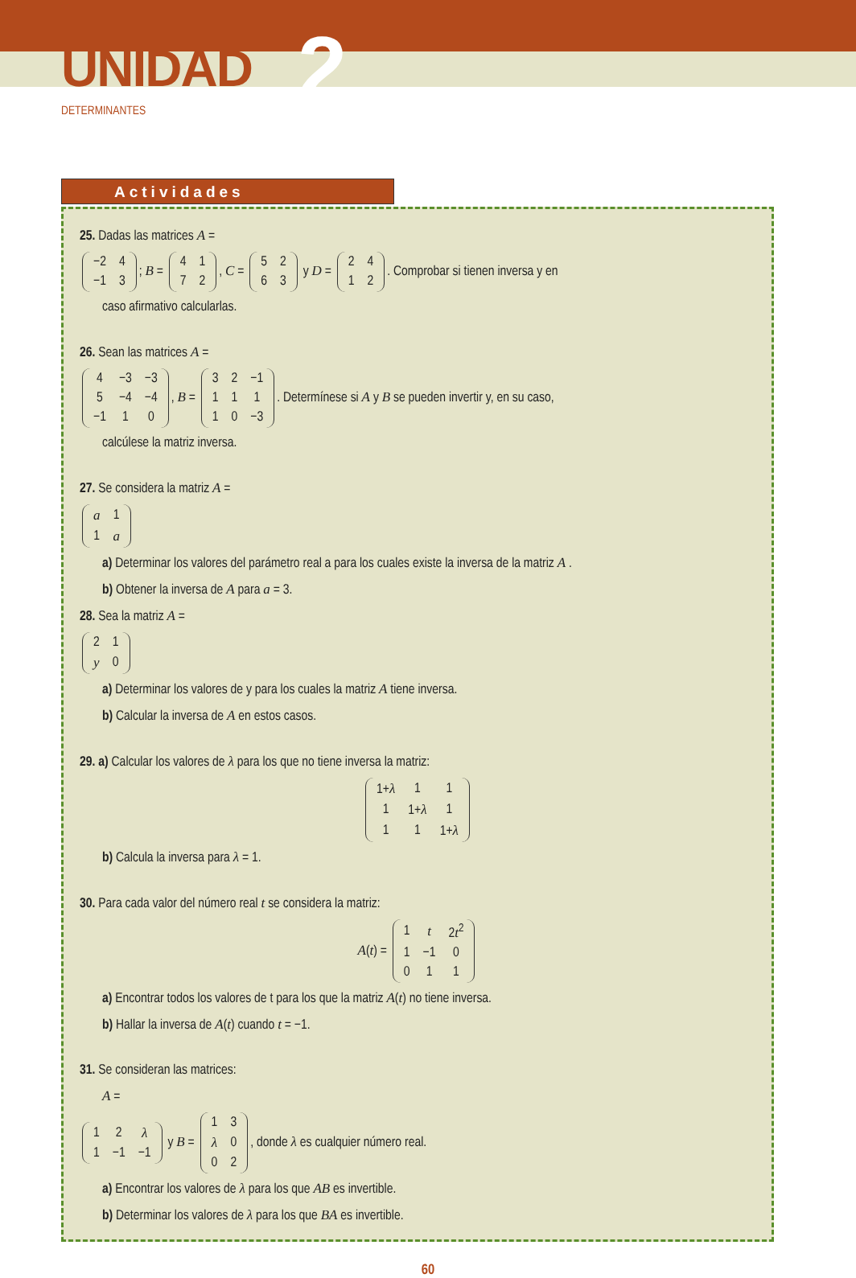UNIDAD 2
DETERMINANTES
Actividades
25. Dadas las matrices A =
| −2 | 4 |
| −1 | 3 |
; B =
| 4 | 1 |
| 7 | 2 |
, C =
| 5 | 2 |
| 6 | 3 |
y D =
| 2 | 4 |
| 1 | 2 |
. Comprobar si tienen inversa y en
caso afirmativo calcularlas.
26. Sean las matrices A =
| 4 | −3 | −3 |
| 5 | −4 | −4 |
| −1 | 1 | 0 |
, B =
| 3 | 2 | −1 |
| 1 | 1 | 1 |
| 1 | 0 | −3 |
. Determínese si A y B se pueden invertir y, en su caso,
calcúlese la matriz inversa.
27. Se considera la matriz A =
| a | 1 |
| 1 | a |
a) Determinar los valores del parámetro real a para los cuales existe la inversa de la matriz A .
b) Obtener la inversa de A para a = 3.
28. Sea la matriz A =
| 2 | 1 |
| y | 0 |
a) Determinar los valores de y para los cuales la matriz A tiene inversa.
b) Calcular la inversa de A en estos casos.
29. a) Calcular los valores de λ para los que no tiene inversa la matriz:
| 1+ λ | 1 | 1 |
| 1 | 1+ λ | 1 |
| 1 | 1 | 1+ λ |
b) Calcula la inversa para λ = 1.
30. Para cada valor del número real t se considera la matriz:
A(t) =
| 1 | t | 2 t<sup>2</sup> |
| 1 | −1 | 0 |
| 0 | 1 | 1 |
a) Encontrar todos los valores de t para los que la matriz A(t) no tiene inversa.
b) Hallar la inversa de A(t) cuando t = −1.
31. Se consideran las matrices:
A =
| 1 | 2 | λ |
| 1 | −1 | −1 |
y B =
| 1 | 3 |
| λ | 0 |
| 0 | 2 |
, donde λ es cualquier número real.
a) Encontrar los valores de λ para los que AB es invertible.
b) Determinar los valores de λ para los que BA es invertible.
60